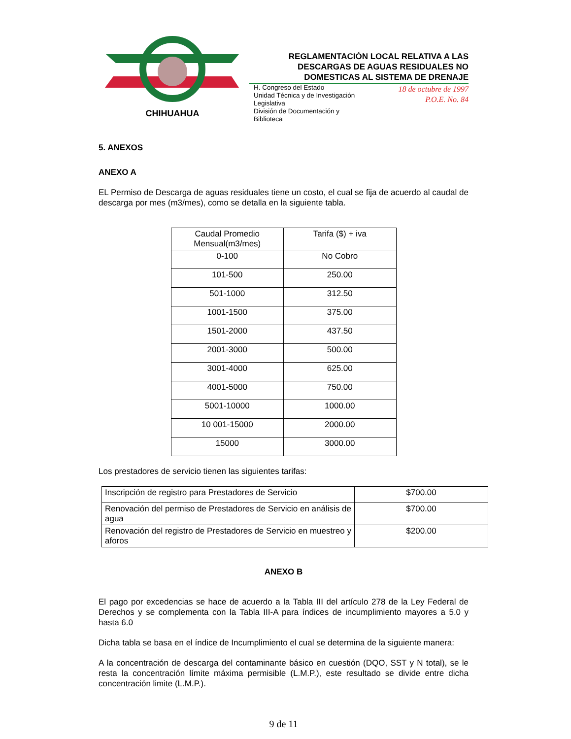CHIHUAHUA
REGLAMENTACIÓN LOCAL RELATIVA A LAS
DESCARGAS DE AGUAS RESIDUALES NO
DOMESTICAS AL SISTEMA DE DRENAJE
H. Congreso del Estado
Unidad Técnica y de Investigación
Legislativa
División de Documentación y
Biblioteca
18 de octubre de 1997
P.O.E. No. 84
5. ANEXOS
ANEXO A
EL Permiso de Descarga de aguas residuales tiene un costo, el cual se fija de acuerdo al caudal de descarga por mes (m3/mes), como se detalla en la siguiente tabla.
| Caudal Promedio Mensual(m3/mes) | Tarifa ($) + iva |
| 0-100 | No Cobro |
| 101-500 | 250.00 |
| 501-1000 | 312.50 |
| 1001-1500 | 375.00 |
| 1501-2000 | 437.50 |
| 2001-3000 | 500.00 |
| 3001-4000 | 625.00 |
| 4001-5000 | 750.00 |
| 5001-10000 | 1000.00 |
| 10 001-15000 | 2000.00 |
| 15000 | 3000.00 |
Los prestadores de servicio tienen las siguientes tarifas:
| Inscripción de registro para Prestadores de Servicio | $700.00 |
| Renovación del permiso de Prestadores de Servicio en análisis de agua | $700.00 |
| Renovación del registro de Prestadores de Servicio en muestreo y aforos | $200.00 |
ANEXO B
El pago por excedencias se hace de acuerdo a la Tabla III del artículo 278 de la Ley Federal de Derechos y se complementa con la Tabla III-A para índices de incumplimiento mayores a 5.0 y hasta 6.0
Dicha tabla se basa en el índice de Incumplimiento el cual se determina de la siguiente manera:
A la concentración de descarga del contaminante básico en cuestión (DQO, SST y N total), se le resta la concentración límite máxima permisible (L.M.P.), este resultado se divide entre dicha concentración limite (L.M.P.).
9 de 11